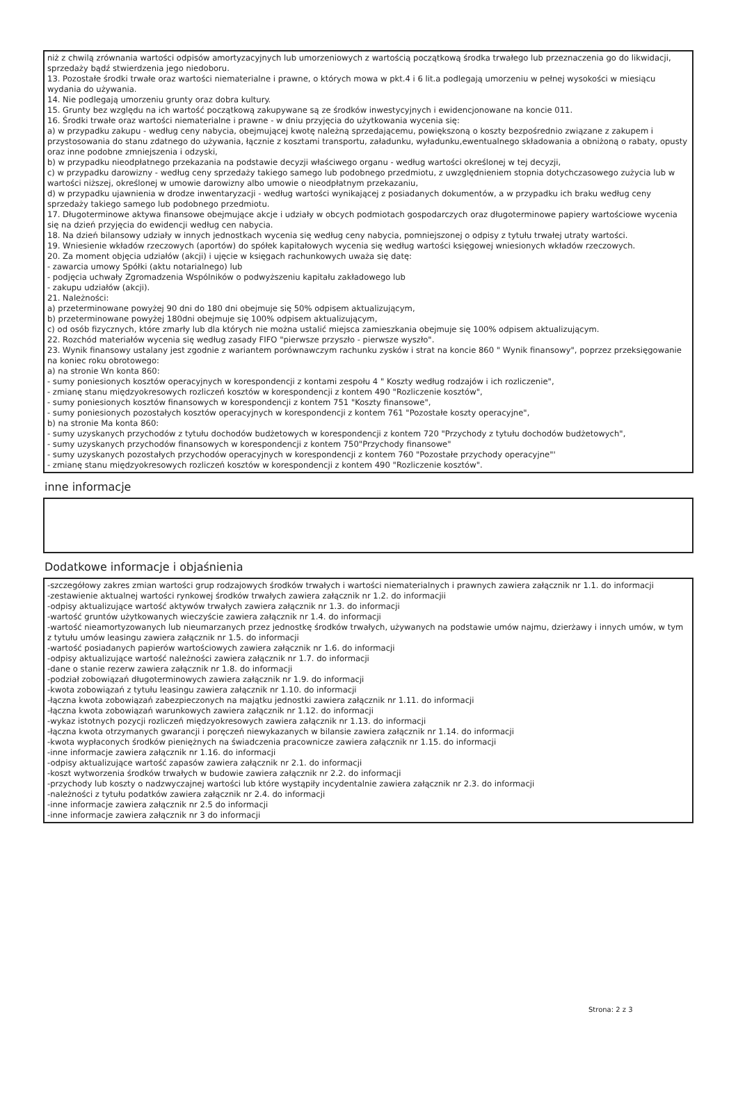niż z chwilą zrównania wartości odpisów amortyzacyjnych lub umorzeniowych z wartością początkową środka trwałego lub przeznaczenia go do likwidacji, sprzedaży bądź stwierdzenia jego niedoboru.
13. Pozostałe środki trwałe oraz wartości niematerialne i prawne, o których mowa w pkt.4 i 6 lit.a podlegają umorzeniu w pełnej wysokości w miesiącu wydania do używania.
14. Nie podlegają umorzeniu grunty oraz dobra kultury.
15. Grunty bez względu na ich wartość początkową zakupywane są ze środków inwestycyjnych i ewidencjonowane na koncie 011.
16. Środki trwałe oraz wartości niematerialne i prawne - w dniu przyjęcia do użytkowania wycenia się:
a) w przypadku zakupu - według ceny nabycia, obejmującej kwotę należną sprzedającemu, powiększoną o koszty bezpośrednio związane z zakupem i przystosowania do stanu zdatnego do używania, łącznie z kosztami transportu, załadunku, wyładunku,ewentualnego składowania a obniżoną o rabaty, opusty oraz inne podobne zmniejszenia i odzyski,
b) w przypadku nieodpłatnego przekazania na podstawie decyzji właściwego organu - według wartości określonej w tej decyzji,
c) w przypadku darowizny - według ceny sprzedaży takiego samego lub podobnego przedmiotu, z uwzględnieniem stopnia dotychczasowego zużycia lub w wartości niższej, określonej w umowie darowizny albo umowie o nieodpłatnym przekazaniu,
d) w przypadku ujawnienia w drodze inwentaryzacji - według wartości wynikającej z posiadanych dokumentów, a w przypadku ich braku według ceny sprzedaży takiego samego lub podobnego przedmiotu.
17. Długoterminowe aktywa finansowe obejmujące akcje i udziały w obcych podmiotach gospodarczych oraz długoterminowe papiery wartościowe wycenia się na dzień przyjęcia do ewidencji według cen nabycia.
18. Na dzień bilansowy udziały w innych jednostkach wycenia się według ceny nabycia, pomniejszonej o odpisy z tytułu trwałej utraty wartości.
19. Wniesienie wkładów rzeczowych (aportów) do spółek kapitałowych wycenia się według wartości księgowej wniesionych wkładów rzeczowych.
20. Za moment objęcia udziałów (akcji) i ujęcie w księgach rachunkowych uważa się datę:
- zawarcia umowy Spółki (aktu notarialnego) lub
- podjęcia uchwały Zgromadzenia Wspólników o podwyższeniu kapitału zakładowego lub
- zakupu udziałów (akcji).
21. Należności:
a) przeterminowane powyżej 90 dni do 180 dni obejmuje się 50% odpisem aktualizującym,
b) przeterminowane powyżej 180dni obejmuje się 100% odpisem aktualizującym,
c) od osób fizycznych, które zmarły lub dla których nie można ustalić miejsca zamieszkania obejmuje się 100% odpisem aktualizującym.
22. Rozchód materiałów wycenia się według zasady FIFO "pierwsze przyszło - pierwsze wyszło".
23. Wynik finansowy ustalany jest zgodnie z wariantem porównawczym rachunku zysków i strat na koncie 860 " Wynik finansowy", poprzez przeksięgowanie na koniec roku obrotowego:
a) na stronie Wn konta 860:
- sumy poniesionych kosztów operacyjnych w korespondencji z kontami zespołu 4 " Koszty według rodzajów i ich rozliczenie",
- zmianę stanu międzyokresowych rozliczeń kosztów w korespondencji z kontem 490 "Rozliczenie kosztów",
- sumy poniesionych kosztów finansowych w korespondencji z kontem 751 "Koszty finansowe",
- sumy poniesionych pozostałych kosztów operacyjnych w korespondencji z kontem 761 "Pozostałe koszty operacyjne",
b) na stronie Ma konta 860:
- sumy uzyskanych przychodów z tytułu dochodów budżetowych w korespondencji z kontem 720 "Przychody z tytułu dochodów budżetowych",
- sumy uzyskanych przychodów finansowych w korespondencji z kontem 750"Przychody finansowe"
- sumy uzyskanych pozostałych przychodów operacyjnych w korespondencji z kontem 760 "Pozostałe przychody operacyjne"'
- zmianę stanu międzyokresowych rozliczeń kosztów w korespondencji z kontem 490 "Rozliczenie kosztów".
inne informacje
Dodatkowe informacje i objaśnienia
-szczegółowy zakres zmian wartości grup rodzajowych środków trwałych i wartości niematerialnych i prawnych zawiera załącznik nr 1.1. do informacji
-zestawienie aktualnej wartości rynkowej środków trwałych zawiera załącznik nr 1.2. do informacjii
-odpisy aktualizujące wartość aktywów trwałych zawiera załącznik nr 1.3. do informacji
-wartość gruntów użytkowanych wieczyście zawiera załącznik nr 1.4. do informacji
-wartość nieamortyzowanych lub nieumarzanych przez jednostkę środków trwałych, używanych na podstawie umów najmu, dzierżawy i innych umów, w tym z tytułu umów leasingu zawiera załącznik nr 1.5. do informacji
-wartość posiadanych papierów wartościowych zawiera załącznik nr 1.6. do informacji
-odpisy aktualizujące wartość należności zawiera załącznik nr 1.7. do informacji
-dane o stanie rezerw zawiera załącznik nr 1.8. do informacji
-podział zobowiązań długoterminowych zawiera załącznik nr 1.9. do informacji
-kwota zobowiązań z tytułu leasingu zawiera załącznik nr 1.10. do informacji
-łączna kwota zobowiązań zabezpieczonych na majątku jednostki zawiera załącznik nr 1.11. do informacji
-łączna kwota zobowiązań warunkowych zawiera załącznik nr 1.12. do informacji
-wykaz istotnych pozycji rozliczeń międzyokresowych zawiera załącznik nr 1.13. do informacji
-łączna kwota otrzymanych gwarancji i poręczeń niewykazanych w bilansie zawiera załącznik nr 1.14. do informacji
-kwota wypłaconych środków pieniężnych na świadczenia pracownicze zawiera załącznik nr 1.15. do informacji
-inne informacje zawiera załącznik nr 1.16. do informacji
-odpisy aktualizujące wartość zapasów zawiera załącznik nr 2.1. do informacji
-koszt wytworzenia środków trwałych w budowie zawiera załącznik nr 2.2. do informacji
-przychody lub koszty o nadzwyczajnej wartości lub które wystąpiły incydentalnie zawiera załącznik nr 2.3. do informacji
-należności z tytułu podatków zawiera załącznik nr 2.4. do informacji
-inne informacje zawiera załącznik nr 2.5 do informacji
-inne informacje zawiera załącznik nr 3 do informacji
Strona: 2 z 3